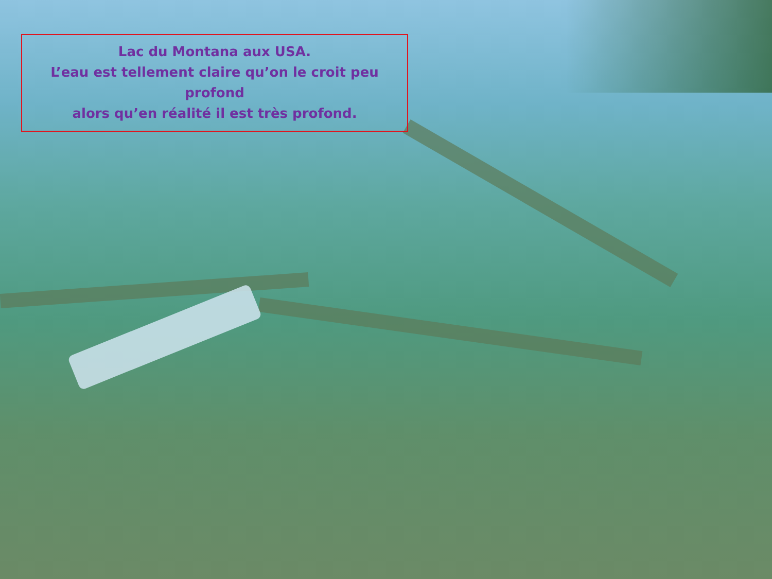Lac du Montana aux USA.
L’eau est tellement claire qu’on le croit peu profond
alors qu’en réalité il est très profond.